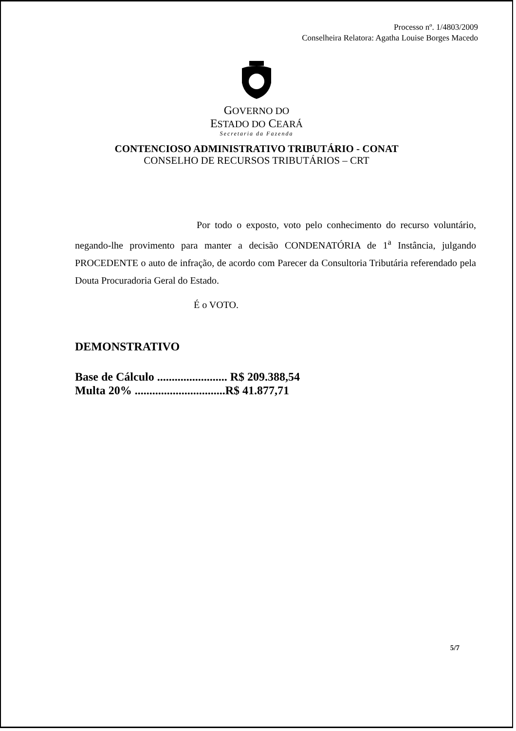Processo nº. 1/4803/2009
Conselheira Relatora: Agatha Louise Borges Macedo
GOVERNO DO
ESTADO DO CEARÁ
Secretaria da Fazenda
CONTENCIOSO ADMINISTRATIVO TRIBUTÁRIO - CONAT
CONSELHO DE RECURSOS TRIBUTÁRIOS – CRT
Por todo o exposto, voto pelo conhecimento do recurso voluntário, negando-lhe provimento para manter a decisão CONDENATÓRIA de 1<sup>a</sup> Instância, julgando PROCEDENTE o auto de infração, de acordo com Parecer da Consultoria Tributária referendado pela Douta Procuradoria Geral do Estado.
É o VOTO.
DEMONSTRATIVO
Base de Cálculo ........................ R$ 209.388,54
Multa 20% ...............................R$ 41.877,71
5/7